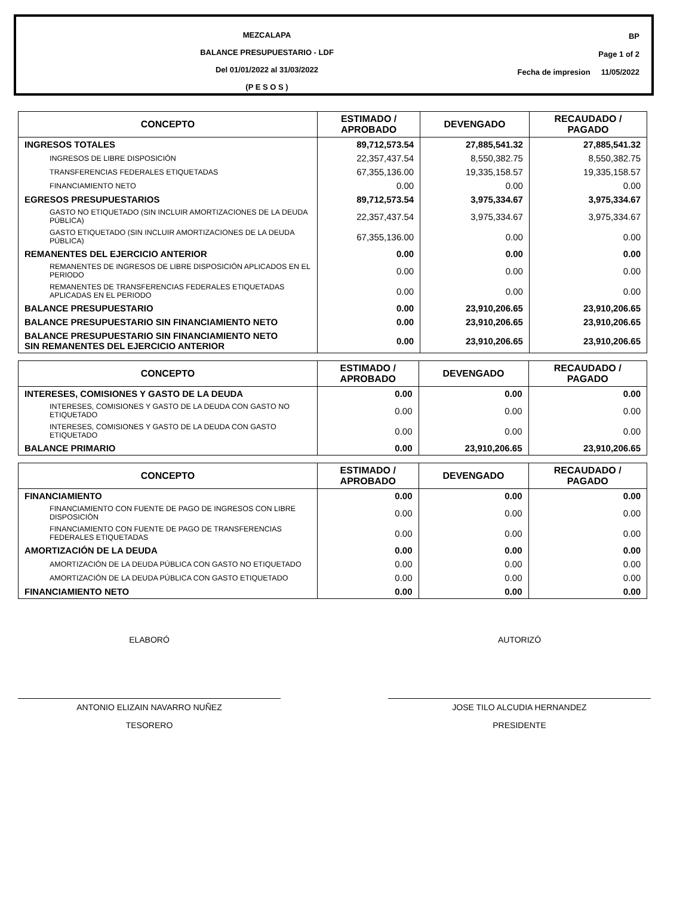MEZCALAPA
BALANCE PRESUPUESTARIO - LDF
Del 01/01/2022 al 31/03/2022
(P E S O S )
BP
Page 1 of 2
Fecha de impresion 11/05/2022
| CONCEPTO | ESTIMADO / APROBADO | DEVENGADO | RECAUDADO / PAGADO |
| --- | --- | --- | --- |
| INGRESOS TOTALES | 89,712,573.54 | 27,885,541.32 | 27,885,541.32 |
| INGRESOS DE LIBRE DISPOSICIÓN | 22,357,437.54 | 8,550,382.75 | 8,550,382.75 |
| TRANSFERENCIAS FEDERALES ETIQUETADAS | 67,355,136.00 | 19,335,158.57 | 19,335,158.57 |
| FINANCIAMIENTO NETO | 0.00 | 0.00 | 0.00 |
| EGRESOS PRESUPUESTARIOS | 89,712,573.54 | 3,975,334.67 | 3,975,334.67 |
| GASTO NO ETIQUETADO (SIN INCLUIR AMORTIZACIONES DE LA DEUDA PÚBLICA) | 22,357,437.54 | 3,975,334.67 | 3,975,334.67 |
| GASTO ETIQUETADO (SIN INCLUIR AMORTIZACIONES DE LA DEUDA PÚBLICA) | 67,355,136.00 | 0.00 | 0.00 |
| REMANENTES DEL EJERCICIO ANTERIOR | 0.00 | 0.00 | 0.00 |
| REMANENTES DE INGRESOS DE LIBRE DISPOSICIÓN APLICADOS EN EL PERIODO | 0.00 | 0.00 | 0.00 |
| REMANENTES DE TRANSFERENCIAS FEDERALES ETIQUETADAS APLICADAS EN EL PERIODO | 0.00 | 0.00 | 0.00 |
| BALANCE PRESUPUESTARIO | 0.00 | 23,910,206.65 | 23,910,206.65 |
| BALANCE PRESUPUESTARIO SIN FINANCIAMIENTO NETO | 0.00 | 23,910,206.65 | 23,910,206.65 |
| BALANCE PRESUPUESTARIO SIN FINANCIAMIENTO NETO SIN REMANENTES DEL EJERCICIO ANTERIOR | 0.00 | 23,910,206.65 | 23,910,206.65 |
| CONCEPTO | ESTIMADO / APROBADO | DEVENGADO | RECAUDADO / PAGADO |
| --- | --- | --- | --- |
| INTERESES, COMISIONES Y GASTO DE LA DEUDA | 0.00 | 0.00 | 0.00 |
| INTERESES, COMISIONES Y GASTO DE LA DEUDA CON GASTO NO ETIQUETADO | 0.00 | 0.00 | 0.00 |
| INTERESES, COMISIONES Y GASTO DE LA DEUDA CON GASTO ETIQUETADO | 0.00 | 0.00 | 0.00 |
| BALANCE PRIMARIO | 0.00 | 23,910,206.65 | 23,910,206.65 |
| CONCEPTO | ESTIMADO / APROBADO | DEVENGADO | RECAUDADO / PAGADO |
| --- | --- | --- | --- |
| FINANCIAMIENTO | 0.00 | 0.00 | 0.00 |
| FINANCIAMIENTO CON FUENTE DE PAGO DE INGRESOS CON LIBRE DISPOSICIÓN | 0.00 | 0.00 | 0.00 |
| FINANCIAMIENTO CON FUENTE DE PAGO DE TRANSFERENCIAS FEDERALES ETIQUETADAS | 0.00 | 0.00 | 0.00 |
| AMORTIZACIÓN DE LA DEUDA | 0.00 | 0.00 | 0.00 |
| AMORTIZACIÓN DE LA DEUDA PÚBLICA CON GASTO NO ETIQUETADO | 0.00 | 0.00 | 0.00 |
| AMORTIZACIÓN DE LA DEUDA PÚBLICA CON GASTO ETIQUETADO | 0.00 | 0.00 | 0.00 |
| FINANCIAMIENTO NETO | 0.00 | 0.00 | 0.00 |
ELABORÓ
ANTONIO ELIZAIN NAVARRO NUÑEZ
TESORERO
AUTORIZÓ
JOSE TILO ALCUDIA HERNANDEZ
PRESIDENTE